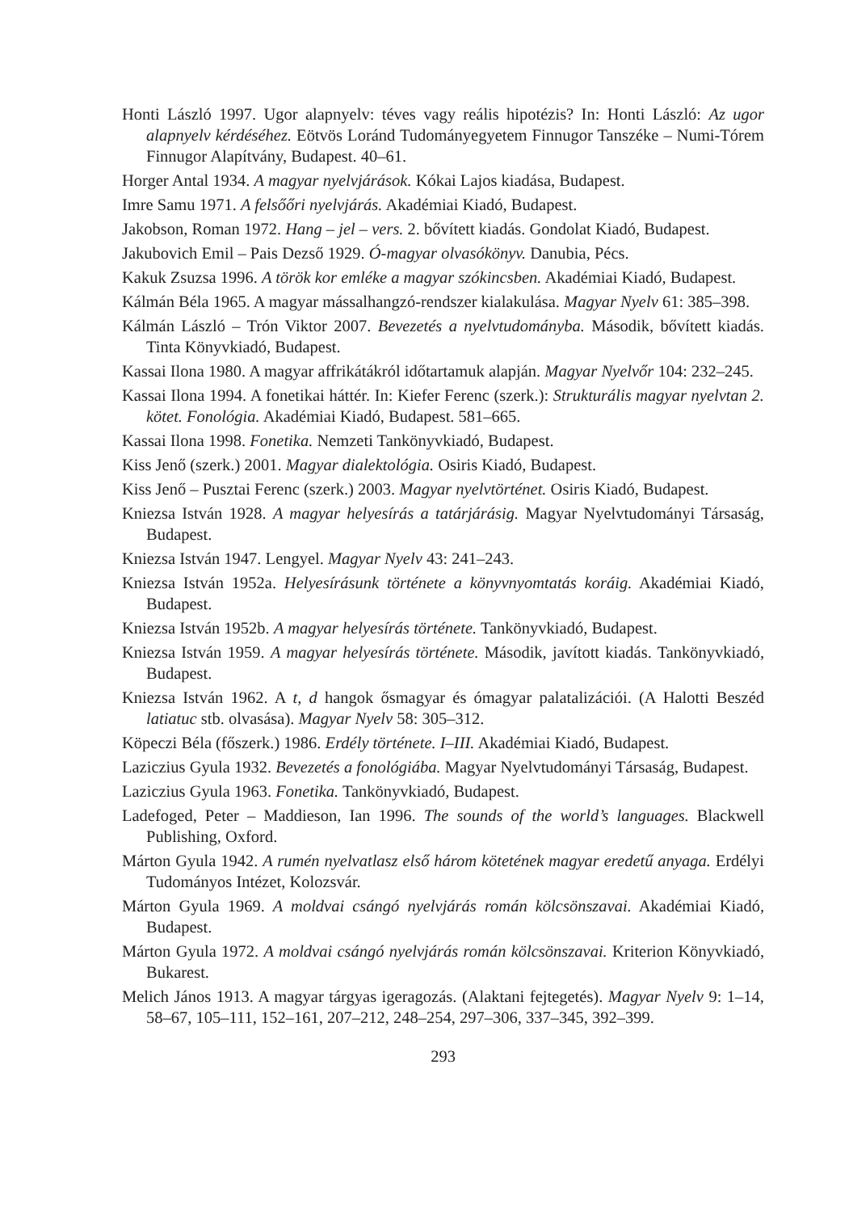Honti László 1997. Ugor alapnyelv: téves vagy reális hipotézis? In: Honti László: Az ugor alapnyelv kérdéséhez. Eötvös Loránd Tudományegyetem Finnugor Tanszéke – Numi-Tórem Finnugor Alapítvány, Budapest. 40–61.
Horger Antal 1934. A magyar nyelvjárások. Kókai Lajos kiadása, Budapest.
Imre Samu 1971. A felsőőri nyelvjárás. Akadémiai Kiadó, Budapest.
Jakobson, Roman 1972. Hang – jel – vers. 2. bővített kiadás. Gondolat Kiadó, Budapest.
Jakubovich Emil – Pais Dezső 1929. Ó-magyar olvasókönyv. Danubia, Pécs.
Kakuk Zsuzsa 1996. A török kor emléke a magyar szókincsben. Akadémiai Kiadó, Budapest.
Kálmán Béla 1965. A magyar mássalhangzó-rendszer kialakulása. Magyar Nyelv 61: 385–398.
Kálmán László – Trón Viktor 2007. Bevezetés a nyelvtudományba. Második, bővített kiadás. Tinta Könyvkiadó, Budapest.
Kassai Ilona 1980. A magyar affrikátákról időtartamuk alapján. Magyar Nyelvőr 104: 232–245.
Kassai Ilona 1994. A fonetikai háttér. In: Kiefer Ferenc (szerk.): Strukturális magyar nyelvtan 2. kötet. Fonológia. Akadémiai Kiadó, Budapest. 581–665.
Kassai Ilona 1998. Fonetika. Nemzeti Tankönyvkiadó, Budapest.
Kiss Jenő (szerk.) 2001. Magyar dialektológia. Osiris Kiadó, Budapest.
Kiss Jenő – Pusztai Ferenc (szerk.) 2003. Magyar nyelvtörténet. Osiris Kiadó, Budapest.
Kniezsa István 1928. A magyar helyesírás a tatárjárásig. Magyar Nyelvtudományi Társaság, Budapest.
Kniezsa István 1947. Lengyel. Magyar Nyelv 43: 241–243.
Kniezsa István 1952a. Helyesírásunk története a könyvnyomtatás koráig. Akadémiai Kiadó, Budapest.
Kniezsa István 1952b. A magyar helyesírás története. Tankönyvkiadó, Budapest.
Kniezsa István 1959. A magyar helyesírás története. Második, javított kiadás. Tankönyvkiadó, Budapest.
Kniezsa István 1962. A t, d hangok ősmagyar és ómagyar palatalizációi. (A Halotti Beszéd latiatuc stb. olvasása). Magyar Nyelv 58: 305–312.
Köpeczi Béla (főszerk.) 1986. Erdély története. I–III. Akadémiai Kiadó, Budapest.
Laziczius Gyula 1932. Bevezetés a fonológiába. Magyar Nyelvtudományi Társaság, Budapest.
Laziczius Gyula 1963. Fonetika. Tankönyvkiadó, Budapest.
Ladefoged, Peter – Maddieson, Ian 1996. The sounds of the world’s languages. Blackwell Publishing, Oxford.
Márton Gyula 1942. A rumén nyelvatlasz első három kötetének magyar eredetű anyaga. Erdélyi Tudományos Intézet, Kolozsvár.
Márton Gyula 1969. A moldvai csángó nyelvjárás román kölcsönszavai. Akadémiai Kiadó, Budapest.
Márton Gyula 1972. A moldvai csángó nyelvjárás román kölcsönszavai. Kriterion Könyvkiadó, Bukarest.
Melich János 1913. A magyar tárgyas igeragozás. (Alaktani fejtegetés). Magyar Nyelv 9: 1–14, 58–67, 105–111, 152–161, 207–212, 248–254, 297–306, 337–345, 392–399.
293